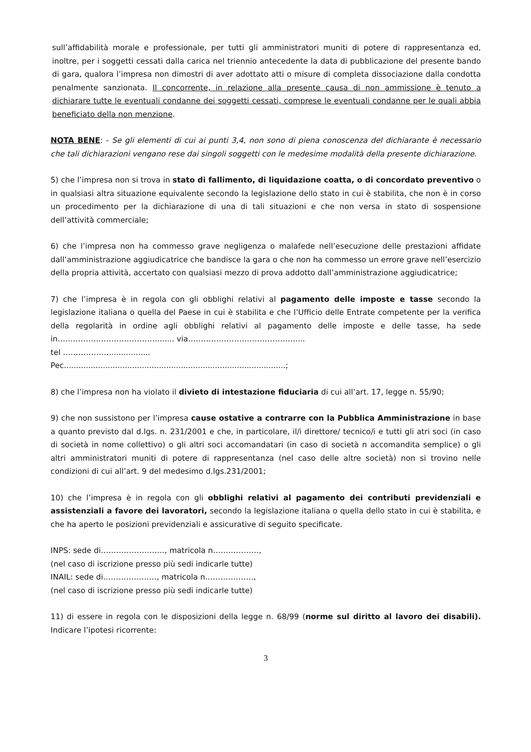sull’affidabilità morale e professionale, per tutti gli amministratori muniti di potere di rappresentanza ed, inoltre, per i soggetti cessati dalla carica nel triennio antecedente la data di pubblicazione del presente bando di gara, qualora l’impresa non dimostri di aver adottato atti o misure di completa dissociazione dalla condotta penalmente sanzionata. Il concorrente, in relazione alla presente causa di non ammissione è tenuto a dichiarare tutte le eventuali condanne dei soggetti cessati, comprese le eventuali condanne per le quali abbia beneficiato della non menzione.
NOTA BENE: - Se gli elementi di cui ai punti 3,4, non sono di piena conoscenza del dichiarante è necessario che tali dichiarazioni vengano rese dai singoli soggetti con le medesime modalità della presente dichiarazione.
5) che l’impresa non si trova in stato di fallimento, di liquidazione coatta, o di concordato preventivo o in qualsiasi altra situazione equivalente secondo la legislazione dello stato in cui è stabilita, che non è in corso un procedimento per la dichiarazione di una di tali situazioni e che non versa in stato di sospensione dell’attività commerciale;
6) che l’impresa non ha commesso grave negligenza o malafede nell’esecuzione delle prestazioni affidate dall’amministrazione aggiudicatrice che bandisce la gara o che non ha commesso un errore grave nell’esercizio della propria attività, accertato con qualsiasi mezzo di prova addotto dall’amministrazione aggiudicatrice;
7) che l’impresa è in regola con gli obblighi relativi al pagamento delle imposte e tasse secondo la legislazione italiana o quella del Paese in cui è stabilita e che l’Ufficio delle Entrate competente per la verifica della regolarità in ordine agli obblighi relativi al pagamento delle imposte e delle tasse, ha sede in…………………………………....... via……………………………………....
tel ……………….................
Pec...........................................................................................;
8) che l’impresa non ha violato il divieto di intestazione fiduciaria di cui all’art. 17, legge n. 55/90;
9) che non sussistono per l’impresa cause ostative a contrarre con la Pubblica Amministrazione in base a quanto previsto dal d.lgs. n. 231/2001 e che, in particolare, il/i direttore/ tecnico/i e tutti gli atri soci (in caso di società in nome collettivo) o gli altri soci accomandatari (in caso di società n accomandita semplice) o gli altri amministratori muniti di potere di rappresentanza (nel caso delle altre società) non si trovino nelle condizioni di cui all’art. 9 del medesimo d.lgs.231/2001;
10) che l’impresa è in regola con gli obblighi relativi al pagamento dei contributi previdenziali e assistenziali a favore dei lavoratori, secondo la legislazione italiana o quella dello stato in cui è stabilita, e che ha aperto le posizioni previdenziali e assicurative di seguito specificate.
INPS: sede di……………………., matricola n………………,
(nel caso di iscrizione presso più sedi indicarle tutte)
INAIL: sede di…………………, matricola n……………….,
(nel caso di iscrizione presso più sedi indicarle tutte)
11) di essere in regola con le disposizioni della legge n. 68/99 (norme sul diritto al lavoro dei disabili). Indicare l’ipotesi ricorrente:
3